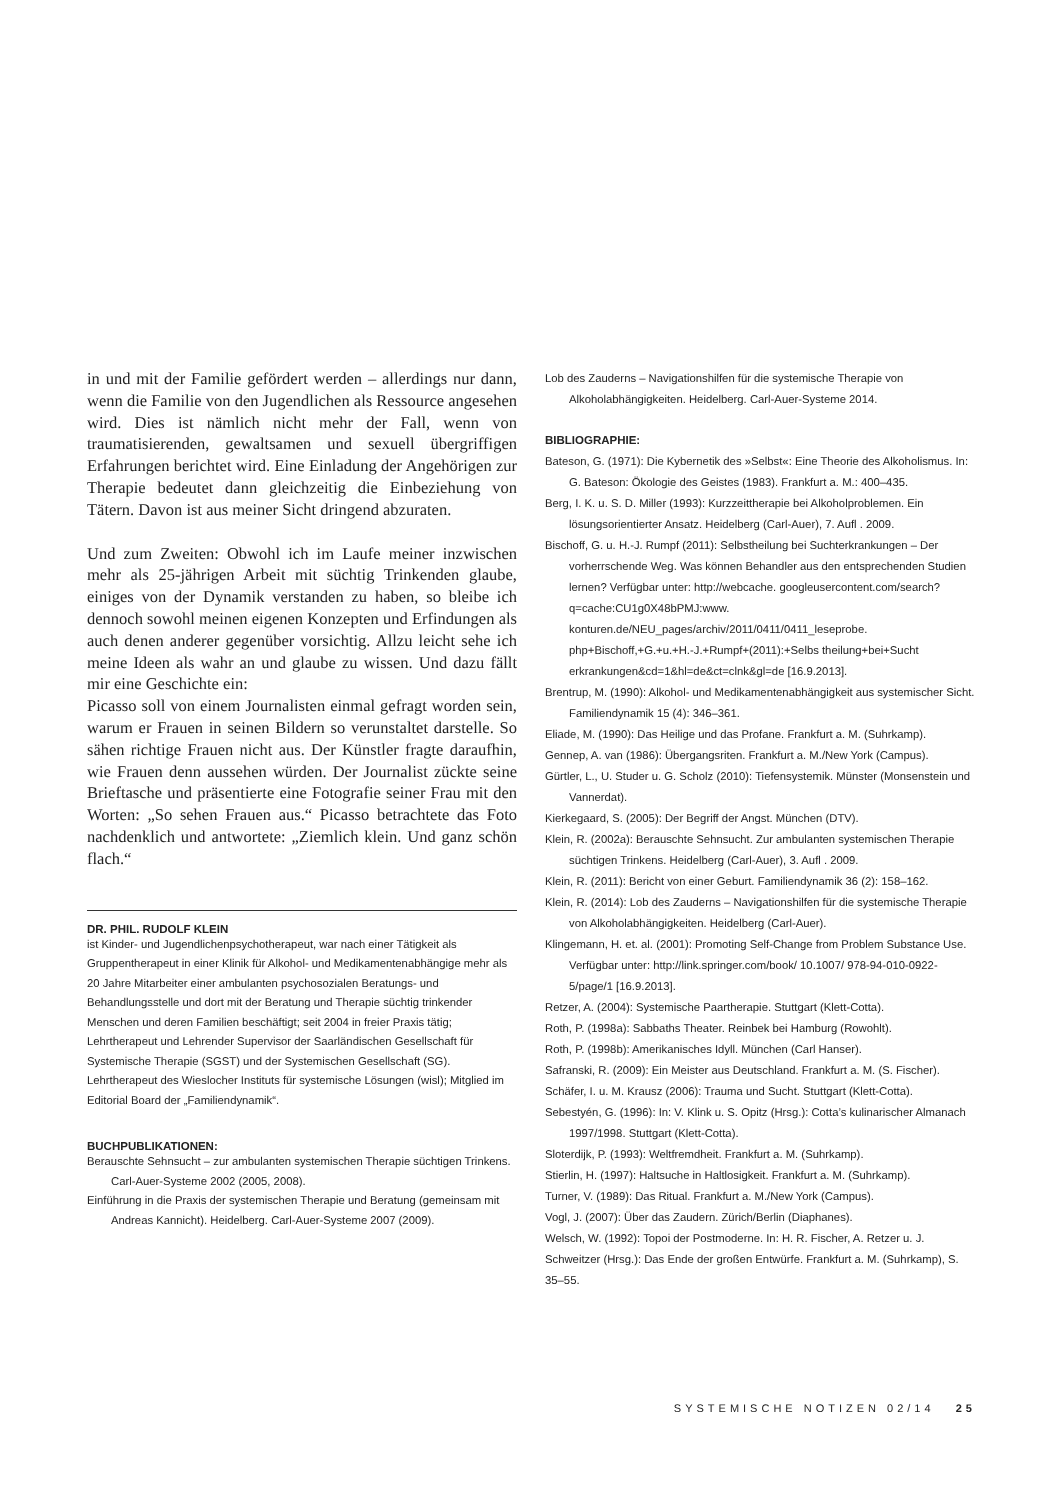in und mit der Familie gefördert werden – allerdings nur dann, wenn die Familie von den Jugendlichen als Ressource angesehen wird. Dies ist nämlich nicht mehr der Fall, wenn von traumatisierenden, gewaltsamen und sexuell übergriffigen Erfahrungen berichtet wird. Eine Einladung der Angehörigen zur Therapie bedeutet dann gleichzeitig die Einbeziehung von Tätern. Davon ist aus meiner Sicht dringend abzuraten.
Und zum Zweiten: Obwohl ich im Laufe meiner inzwischen mehr als 25-jährigen Arbeit mit süchtig Trinkenden glaube, einiges von der Dynamik verstanden zu haben, so bleibe ich dennoch sowohl meinen eigenen Konzepten und Erfindungen als auch denen anderer gegenüber vorsichtig. Allzu leicht sehe ich meine Ideen als wahr an und glaube zu wissen. Und dazu fällt mir eine Geschichte ein:
Picasso soll von einem Journalisten einmal gefragt worden sein, warum er Frauen in seinen Bildern so verunstaltet darstelle. So sähen richtige Frauen nicht aus. Der Künstler fragte daraufhin, wie Frauen denn aussehen würden. Der Journalist zückte seine Brieftasche und präsentierte eine Fotografie seiner Frau mit den Worten: „So sehen Frauen aus.“ Picasso betrachtete das Foto nachdenklich und antwortete: „Ziemlich klein. Und ganz schön flach.“
DR. PHIL. RUDOLF KLEIN
ist Kinder- und Jugendlichenpsychotherapeut, war nach einer Tätigkeit als Gruppentherapeut in einer Klinik für Alkohol- und Medikamentenabhängige mehr als 20 Jahre Mitarbeiter einer ambulanten psychosozialen Beratungs- und Behandlungsstelle und dort mit der Beratung und Therapie süchtig trinkender Menschen und deren Familien beschäftigt; seit 2004 in freier Praxis tätig; Lehrtherapeut und Lehrender Supervisor der Saarländischen Gesellschaft für Systemische Therapie (SGST) und der Systemischen Gesellschaft (SG). Lehrtherapeut des Wieslocher Instituts für systemische Lösungen (wisl); Mitglied im Editorial Board der „Familiendynamik“.
BUCHPUBLIKATIONEN:
Berauschte Sehnsucht – zur ambulanten systemischen Therapie süchtigen Trinkens. Carl-Auer-Systeme 2002 (2005, 2008).
Einführung in die Praxis der systemischen Therapie und Beratung (gemeinsam mit Andreas Kannicht). Heidelberg. Carl-Auer-Systeme 2007 (2009).
Lob des Zauderns – Navigationshilfen für die systemische Therapie von Alkoholabhängigkeiten. Heidelberg. Carl-Auer-Systeme 2014.
BIBLIOGRAPHIE:
Bateson, G. (1971): Die Kybernetik des »Selbst«: Eine Theorie des Alkoholismus. In: G. Bateson: Ökologie des Geistes (1983). Frankfurt a. M.: 400–435.
Berg, I. K. u. S. D. Miller (1993): Kurzzeittherapie bei Alkoholproblemen. Ein lösungsorientierter Ansatz. Heidelberg (Carl-Auer), 7. Aufl . 2009.
Bischoff, G. u. H.-J. Rumpf (2011): Selbstheilung bei Suchterkrankungen – Der vorherrschende Weg. Was können Behandler aus den entsprechenden Studien lernen? Verfügbar unter: http://webcache. googleusercontent.com/search?q=cache:CU1g0X48bPMJ:www. konturen.de/NEU_pages/archiv/2011/0411/0411_leseprobe. php+Bischoff,+G.+u.+H.-J.+Rumpf+(2011):+Selbs theilung+bei+Sucht erkrankungen&cd=1&hl=de&ct=clnk&gl=de [16.9.2013].
Brentrup, M. (1990): Alkohol- und Medikamentenabhängigkeit aus systemischer Sicht. Familiendynamik 15 (4): 346–361.
Eliade, M. (1990): Das Heilige und das Profane. Frankfurt a. M. (Suhrkamp).
Gennep, A. van (1986): Übergangsriten. Frankfurt a. M./New York (Campus).
Gürtler, L., U. Studer u. G. Scholz (2010): Tiefensystemik. Münster (Monsenstein und Vannerdat).
Kierkegaard, S. (2005): Der Begriff der Angst. München (DTV).
Klein, R. (2002a): Berauschte Sehnsucht. Zur ambulanten systemischen Therapie süchtigen Trinkens. Heidelberg (Carl-Auer), 3. Aufl . 2009.
Klein, R. (2011): Bericht von einer Geburt. Familiendynamik 36 (2): 158–162.
Klein, R. (2014): Lob des Zauderns – Navigationshilfen für die systemische Therapie von Alkoholabhängigkeiten. Heidelberg (Carl-Auer).
Klingemann, H. et. al. (2001): Promoting Self-Change from Problem Substance Use. Verfügbar unter: http://link.springer.com/book/ 10.1007/ 978-94-010-0922-5/page/1 [16.9.2013].
Retzer, A. (2004): Systemische Paartherapie. Stuttgart (Klett-Cotta).
Roth, P. (1998a): Sabbaths Theater. Reinbek bei Hamburg (Rowohlt).
Roth, P. (1998b): Amerikanisches Idyll. München (Carl Hanser).
Safranski, R. (2009): Ein Meister aus Deutschland. Frankfurt a. M. (S. Fischer).
Schäfer, I. u. M. Krausz (2006): Trauma und Sucht. Stuttgart (Klett-Cotta).
Sebestyén, G. (1996): In: V. Klink u. S. Opitz (Hrsg.): Cotta’s kulinarischer Almanach 1997/1998. Stuttgart (Klett-Cotta).
Sloterdijk, P. (1993): Weltfremdheit. Frankfurt a. M. (Suhrkamp).
Stierlin, H. (1997): Haltsuche in Haltlosigkeit. Frankfurt a. M. (Suhrkamp).
Turner, V. (1989): Das Ritual. Frankfurt a. M./New York (Campus).
Vogl, J. (2007): Über das Zaudern. Zürich/Berlin (Diaphanes).
Welsch, W. (1992): Topoi der Postmoderne. In: H. R. Fischer, A. Retzer u. J. Schweitzer (Hrsg.): Das Ende der großen Entwürfe. Frankfurt a. M. (Suhrkamp), S. 35–55.
SYSTEMISCHE NOTIZEN 02/14 25